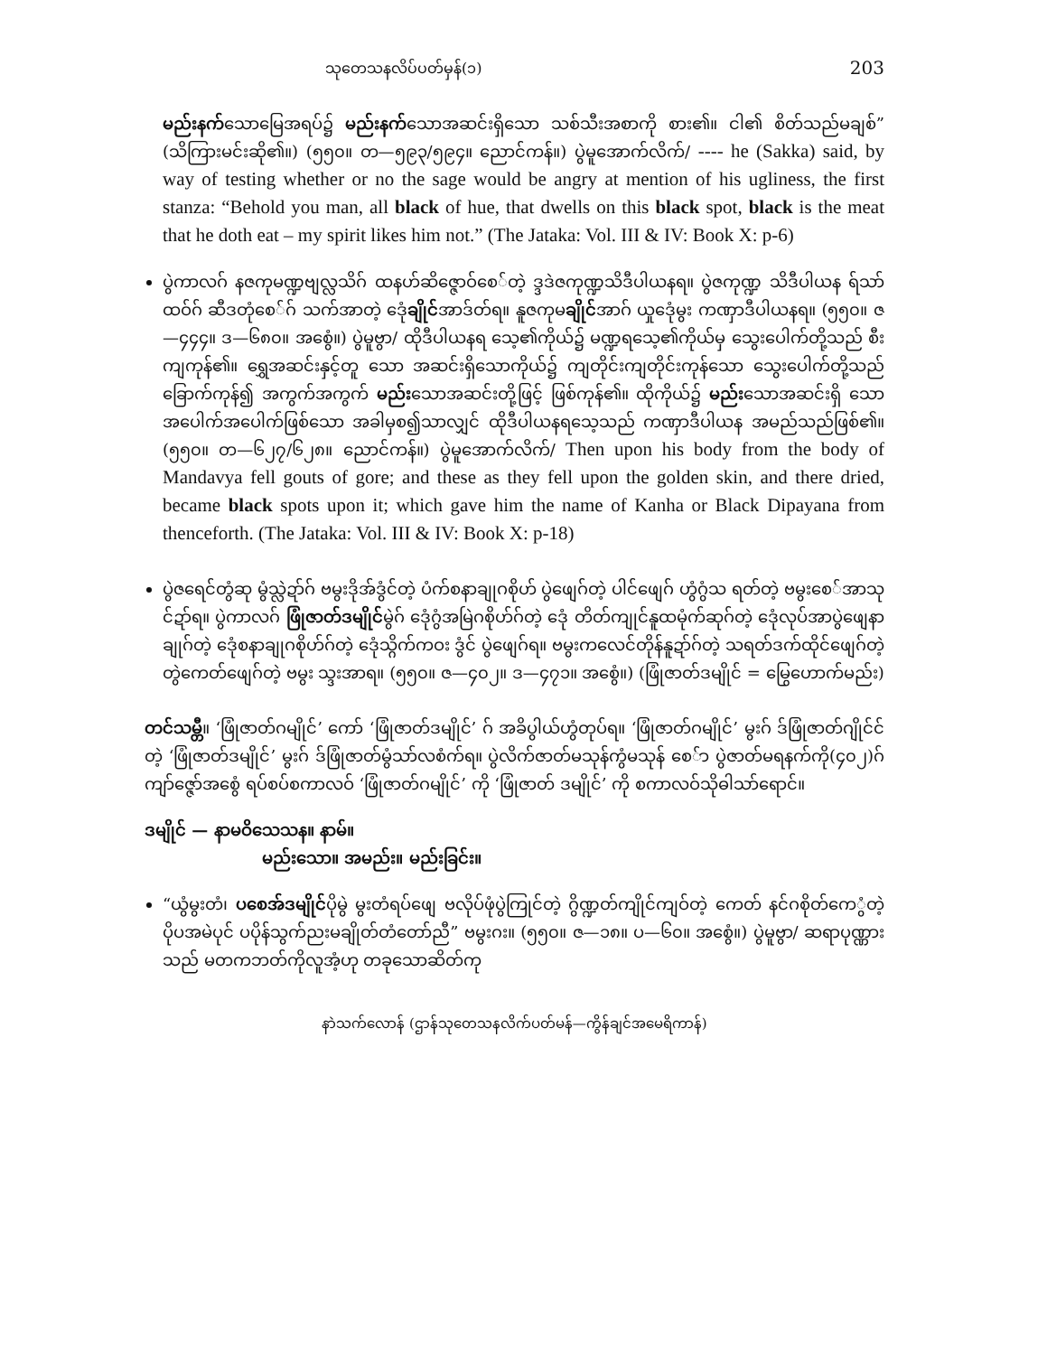သုတေသနလိပ်ပတ်မှန်(၁) 203
မည်းနက်သောမြေအရပ်၌ မည်းနက်သောအဆင်းရှိသော သစ်သီးအစာကို စား၏။ ငါ၏ စိတ်သည်မချစ်” (သိကြားမင်းဆို၏။) (၅၅၀။ တ—၅၉၃/၅၉၄။ ညောင်ကန်။) ပွဲမူအောက်လိက်/ ---- he (Sakka) said, by way of testing whether or no the sage would be angry at mention of his ugliness, the first stanza: “Behold you man, all black of hue, that dwells on this black spot, black is the meat that he doth eat – my spirit likes him not.” (The Jataka: Vol. III & IV: Book X: p-6)
ပွဲကာလဂ် နဇကုမဏ္ဍဗျလ္လသိဂ် ထနဟ်ဆိဇ္ဇောဝ်စေ်တဲ့ ဒ္ဒဒဲဇကုဏ္ဍသိဒီပါယနရ။ ပွဲဇကုဏ္ဍ သိဒီပါယန ရ်သာ်ထဝ်ဂ် ဆီဒတုံစေ်ဂ် သက်အာတဲ့ ဒေုံချိုင်အာဒ်တ်ရ။ နူဇကုမချိုင်အာဂ် ယှုဒေုံမွး ကဏှာဒီပါယနရ။ (၅၅၀။ ဇ—၄၄၄။ ဒ—၆၈၀။ အစွေံ။) ပွဲမူဗွာ/ ထိုဒီပါယနရ သေ့၏ကိုယ်၌ မဏ္ဍရသေ့၏ကိုယ်မှ သွေးပေါက်တို့သည် စီးကျကုန်၏။ ရွှေအဆင်းနှင့်တူ သော အဆင်းရှိသောကိုယ်၌ ကျတိုင်းကျတိုင်းကုန်သော သွေးပေါက်တို့သည် ခြောက်ကုန်၍ အကွက်အကွက် မည်းသောအဆင်းတို့ဖြင့် ဖြစ်ကုန်၏။ ထိုကိုယ်၌ မည်းသောအဆင်းရှိ သော အပေါက်အပေါက်ဖြစ်သော အခါမှစ၍သာလျှင် ထိုဒီပါယနရသေ့သည် ကဏှာဒီပါယန အမည်သည်ဖြစ်၏။ (၅၅၀။ တ—၆၂၇/၆၂၈။ ညောင်ကန်။) ပွဲမူအောက်လိက်/ Then upon his body from the body of Mandavya fell gouts of gore; and these as they fell upon the golden skin, and there dried, became black spots upon it; which gave him the name of Kanha or Black Dipayana from thenceforth. (The Jataka: Vol. III & IV: Book X: p-18)
ပွဲဇရေင်တွံဆု မွံသ္လဲဍာ်ဂ် ဗမွးဒိုအ်ဒွံင်တဲ့ ပံက်စနာချုဂစိုဟ် ပွဲဖျေဂ်တဲ့ ပါင်ဖျေဂ် ဟွံဂွံသ ရတ်တဲ့ ဗမွးစေ်အာသုင်ဍာ်ရ။ ပွဲကာလဂ် ဖြုံဇာတ်ဒမျိုင်မွဲဂ် ဒေုံဂွံအမြဲဂစိုဟ်ဂ်တဲ့ ဒေုံ တိတ်ကျုင်နူထမုံက်ဆုဂ်တဲ့ ဒေုံလုပ်အာပွဲဖျေနာချုဂ်တဲ့ ဒေုံစနာချုဂစိုဟ်ဂ်တဲ့ ဒေုံသ္ဂိက်ကဝး ဒွံင် ပွဲဖျေဂ်ရ။ ဗမွးကလေင်တိုန်နူဍာ်ဂ်တဲ့ သရတ်ဒက်ထိုင်ဖျေဂ်တဲ့ တွဲကေတ်ဖျေဂ်တဲ့ ဗမွး သ္ဒးအာရ။ (၅၅၀။ ဇ—၄၀၂။ ဒ—၄၇၁။ အစွေံ။) (ဖြုံဇာတ်ဒမျိုင် = မြွေဟောက်မည်း)
တင်သမ္တီ။ ‘ဖြုံဇာတ်ဂမျိုင်’ ကော် ‘ဖြုံဇာတ်ဒမျိုင်’ ဂ် အခိပွါယ်ဟွံတုပ်ရ။ ‘ဖြုံဇာတ်ဂမျိုင်’ မွးဂ် ဒ်ဖြုံဇာတ်ဂျိုင်င်တဲ့ ‘ဖြုံဇာတ်ဒမျိုင်’ မွးဂ် ဒ်ဖြုံဇာတ်မွံသာ်လစံက်ရ။ ပွဲလိက်ဇာတ်မသုန်ကွံမသုန် စေ်ာ ပွဲဇာတ်မရနက်ကို(၄၀၂)ဂ် ကျာ်ဇ္ဇော်အစွေံ ရပ်စပ်စကာလဝ် ‘ဖြုံဇာတ်ဂမျိုင်’ ကို ‘ဖြုံဇာတ် ဒမျိုင်’ ကို စကာလဝ်သိုဓါသာ်ရောင်။
ဒမျိုင် — နာမဝိသေသန။ နာမ်။
မည်းသော။ အမည်း။ မည်းခြင်း။
“ယွံမွးတံ၊ ပစေအ်ဒမျိုင်ပိုမွဲ မွးတံရပ်ဖျေ ဗလိုပ်ဖုံပွဲကြုင်တဲ့ ဂွိဏ္ဍတ်ကျိုင်ကျဝ်တဲ့ ကေတ် နင်ဂစိုတ်ကေွံတဲ့ ပိုပအမဲပုင် ပပိုန်သွက်ညးမချိုတ်တံတော်ညီ” ဗမွးဂး။ (၅၅၀။ ဇ—၁၈။ ပ—၆၀။ အစွေံ။) ပွဲမူဗွာ/ ဆရာပုဏ္ဏားသည် မတကဘတ်ကိုလူအံ့ဟု တခုသောဆိတ်ကု
နာဲသက်လောန် (ဌာန်သုတေသနလိက်ပတ်မန်—ကွိန်ချင်အမေရိကာန်)